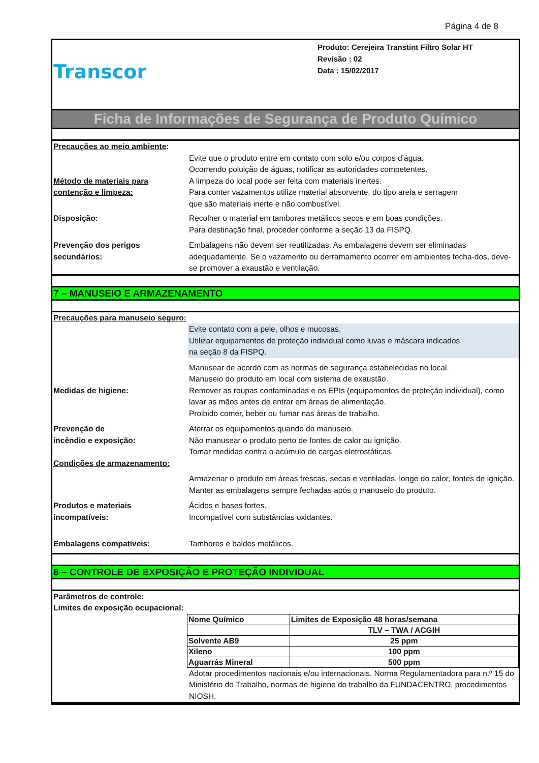Página 4 de 8
Transcor
Produto: Cerejeira Transtint Filtro Solar HT
Revisão : 02
Data : 15/02/2017
Ficha de Informações de Segurança de Produto Químico
Precauções ao meio ambiente:
Evite que o produto entre em contato com solo e/ou corpos d’água.
Ocorrendo poluição de águas, notificar as autoridades competentes.
Método de materiais para contenção e limpeza:
A limpeza do local pode ser feita com materiais inertes.
Para conter vazamentos utilize material absorvente, do tipo areia e serragem
que são materiais inerte e não combustível.
Disposição: Recolher o material em tambores metálicos secos e em boas condições.
Para destinação final, proceder conforme a seção 13 da FISPQ.
Prevenção dos perigos secundários:
Embalagens não devem ser reutilizadas. As embalagens devem ser eliminadas adequadamente. Se o vazamento ou derramamento ocorrer em ambientes fecha-dos, deve-se promover a exaustão e ventilação.
7 – MANUSEIO E ARMAZENAMENTO
Precauções para manuseio seguro:
Evite contato com a pele, olhos e mucosas.
Utilizar equipamentos de proteção individual como luvas e máscara indicados
na seção 8 da FISPQ.
Medidas de higiene:
Manusear de acordo com as normas de segurança estabelecidas no local.
Manuseio do produto em local com sistema de exaustão.
Remover as roupas contaminadas e os EPIs (equipamentos de proteção individual), como lavar as mãos antes de entrar em áreas de alimentação.
Proibido comer, beber ou fumar nas áreas de trabalho.
Prevenção de
incêndio e exposição:
Aterrar os equipamentos quando do manuseio.
Não manusear o produto perto de fontes de calor ou ignição.
Tomar medidas contra o acúmulo de cargas eletrostáticas.
Condições de armazenamento:
Armazenar o produto em áreas frescas, secas e ventiladas, longe do calor, fontes de ignição.
Manter as embalagens sempre fechadas após o manuseio do produto.
Produtos e materiais incompatíveis:
Ácidos e bases fortes.
Incompatível com substâncias oxidantes.
Embalagens compatíveis: Tambores e baldes metálicos.
8 – CONTROLE DE EXPOSIÇÃO E PROTEÇÃO INDIVIDUAL
Parâmetros de controle:
Limites de exposição ocupacional:
| Nome Químico | Limites de Exposição 48 horas/semana |
| | TLV – TWA / ACGIH |
| Solvente AB9 | 25 ppm |
| Xileno | 100 ppm |
| Aguarrás Mineral | 500 ppm |
Adotar procedimentos nacionais e/ou internacionais. Norma Regulamentadora para n.º 15 do Ministério do Trabalho, normas de higiene do trabalho da FUNDACENTRO, procedimentos NIOSH.